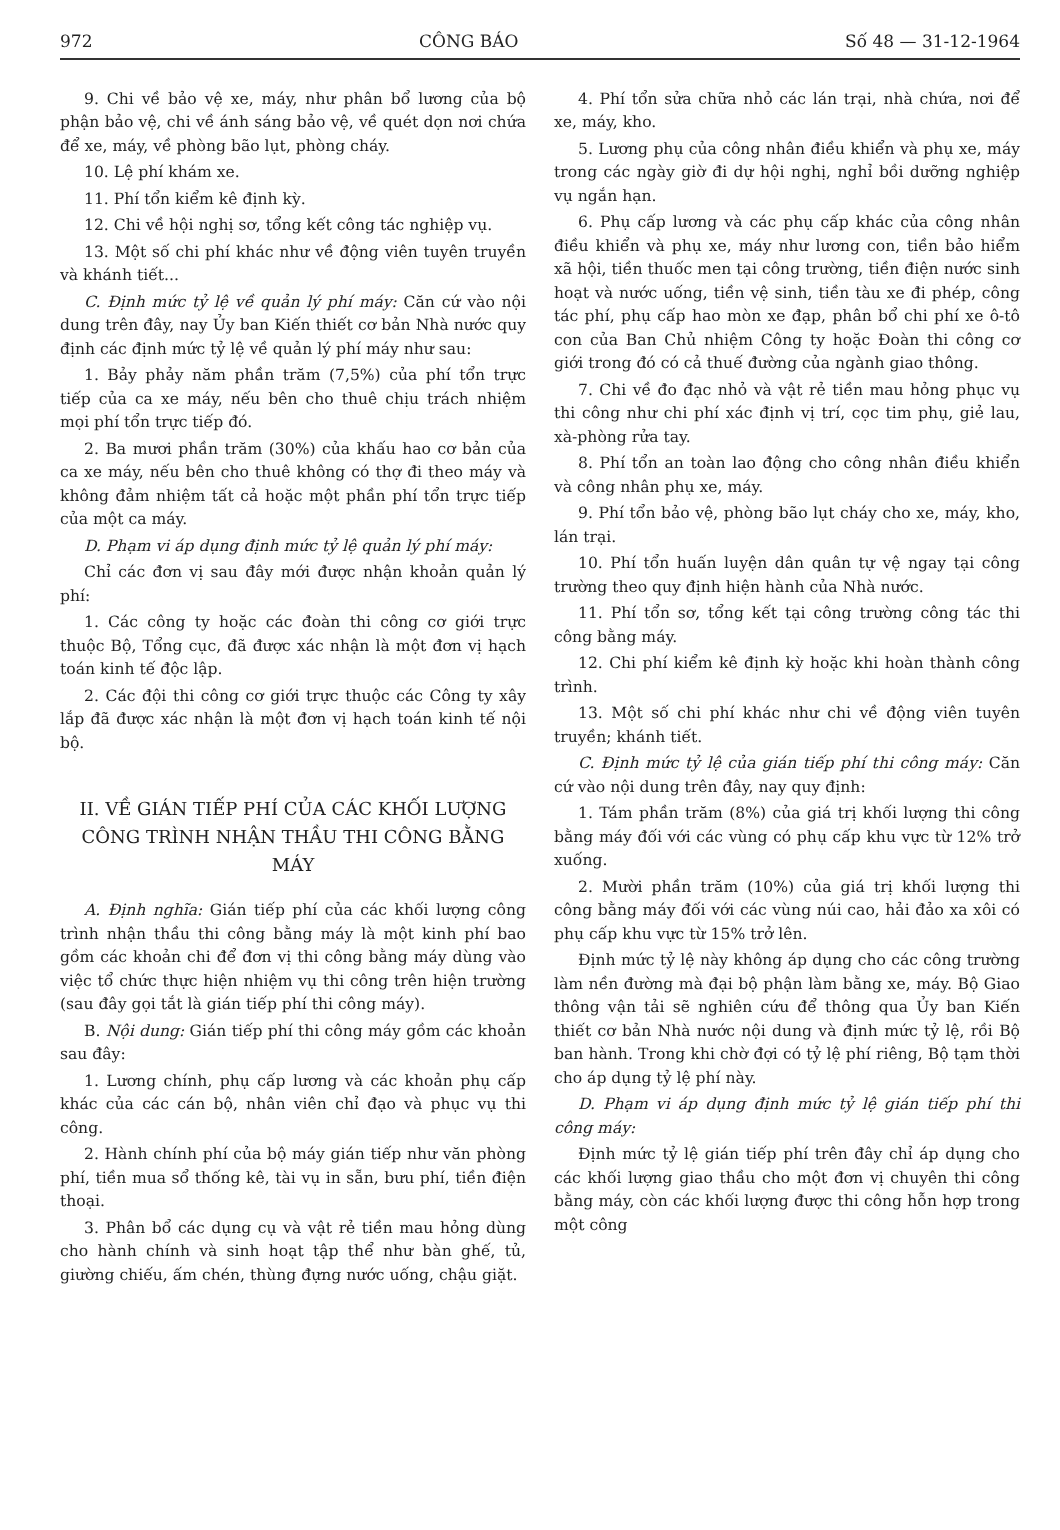972 CÔNG BÁO Số 48 — 31-12-1964
9. Chi về bảo vệ xe, máy, như phân bổ lương của bộ phận bảo vệ, chi về ánh sáng bảo vệ, về quét dọn nơi chứa để xe, máy, về phòng bão lụt, phòng cháy.
10. Lệ phí khám xe.
11. Phí tổn kiểm kê định kỳ.
12. Chi về hội nghị sơ, tổng kết công tác nghiệp vụ.
13. Một số chi phí khác như về động viên tuyên truyền và khánh tiết...
C. Định mức tỷ lệ về quản lý phí máy: Căn cứ vào nội dung trên đây, nay Ủy ban Kiến thiết cơ bản Nhà nước quy định các định mức tỷ lệ về quản lý phí máy như sau:
1. Bảy phảy năm phần trăm (7,5%) của phí tổn trực tiếp của ca xe máy, nếu bên cho thuê chịu trách nhiệm mọi phí tổn trực tiếp đó.
2. Ba mươi phần trăm (30%) của khấu hao cơ bản của ca xe máy, nếu bên cho thuê không có thợ đi theo máy và không đảm nhiệm tất cả hoặc một phần phí tổn trực tiếp của một ca máy.
D. Phạm vi áp dụng định mức tỷ lệ quản lý phí máy:
Chỉ các đơn vị sau đây mới được nhận khoản quản lý phí:
1. Các công ty hoặc các đoàn thi công cơ giới trực thuộc Bộ, Tổng cục, đã được xác nhận là một đơn vị hạch toán kinh tế độc lập.
2. Các đội thi công cơ giới trực thuộc các Công ty xây lắp đã được xác nhận là một đơn vị hạch toán kinh tế nội bộ.
II. VỀ GIÁN TIẾP PHÍ CỦA CÁC KHỐI LƯỢNG CÔNG TRÌNH NHẬN THẦU THI CÔNG BẰNG MÁY
A. Định nghĩa: Gián tiếp phí của các khối lượng công trình nhận thầu thi công bằng máy là một kinh phí bao gồm các khoản chi để đơn vị thi công bằng máy dùng vào việc tổ chức thực hiện nhiệm vụ thi công trên hiện trường (sau đây gọi tắt là gián tiếp phí thi công máy).
B. Nội dung: Gián tiếp phí thi công máy gồm các khoản sau đây:
1. Lương chính, phụ cấp lương và các khoản phụ cấp khác của các cán bộ, nhân viên chỉ đạo và phục vụ thi công.
2. Hành chính phí của bộ máy gián tiếp như văn phòng phí, tiền mua sổ thống kê, tài vụ in sẵn, bưu phí, tiền điện thoại.
3. Phân bổ các dụng cụ và vật rẻ tiền mau hỏng dùng cho hành chính và sinh hoạt tập thể như bàn ghế, tủ, giường chiếu, ấm chén, thùng đựng nước uống, chậu giặt.
4. Phí tổn sửa chữa nhỏ các lán trại, nhà chứa, nơi để xe, máy, kho.
5. Lương phụ của công nhân điều khiển và phụ xe, máy trong các ngày giờ đi dự hội nghị, nghỉ bồi dưỡng nghiệp vụ ngắn hạn.
6. Phụ cấp lương và các phụ cấp khác của công nhân điều khiển và phụ xe, máy như lương con, tiền bảo hiểm xã hội, tiền thuốc men tại công trường, tiền điện nước sinh hoạt và nước uống, tiền vệ sinh, tiền tàu xe đi phép, công tác phí, phụ cấp hao mòn xe đạp, phân bổ chi phí xe ô-tô con của Ban Chủ nhiệm Công ty hoặc Đoàn thi công cơ giới trong đó có cả thuế đường của ngành giao thông.
7. Chi về đo đạc nhỏ và vật rẻ tiền mau hỏng phục vụ thi công như chi phí xác định vị trí, cọc tim phụ, giẻ lau, xà-phòng rửa tay.
8. Phí tổn an toàn lao động cho công nhân điều khiển và công nhân phụ xe, máy.
9. Phí tổn bảo vệ, phòng bão lụt cháy cho xe, máy, kho, lán trại.
10. Phí tổn huấn luyện dân quân tự vệ ngay tại công trường theo quy định hiện hành của Nhà nước.
11. Phí tổn sơ, tổng kết tại công trường công tác thi công bằng máy.
12. Chi phí kiểm kê định kỳ hoặc khi hoàn thành công trình.
13. Một số chi phí khác như chi về động viên tuyên truyền; khánh tiết.
C. Định mức tỷ lệ của gián tiếp phí thi công máy: Căn cứ vào nội dung trên đây, nay quy định:
1. Tám phần trăm (8%) của giá trị khối lượng thi công bằng máy đối với các vùng có phụ cấp khu vực từ 12% trở xuống.
2. Mười phần trăm (10%) của giá trị khối lượng thi công bằng máy đối với các vùng núi cao, hải đảo xa xôi có phụ cấp khu vực từ 15% trở lên.
Định mức tỷ lệ này không áp dụng cho các công trường làm nền đường mà đại bộ phận làm bằng xe, máy. Bộ Giao thông vận tải sẽ nghiên cứu để thông qua Ủy ban Kiến thiết cơ bản Nhà nước nội dung và định mức tỷ lệ, rồi Bộ ban hành. Trong khi chờ đợi có tỷ lệ phí riêng, Bộ tạm thời cho áp dụng tỷ lệ phí này.
D. Phạm vi áp dụng định mức tỷ lệ gián tiếp phí thi công máy:
Định mức tỷ lệ gián tiếp phí trên đây chỉ áp dụng cho các khối lượng giao thầu cho một đơn vị chuyên thi công bằng máy, còn các khối lượng được thi công hỗn hợp trong một công